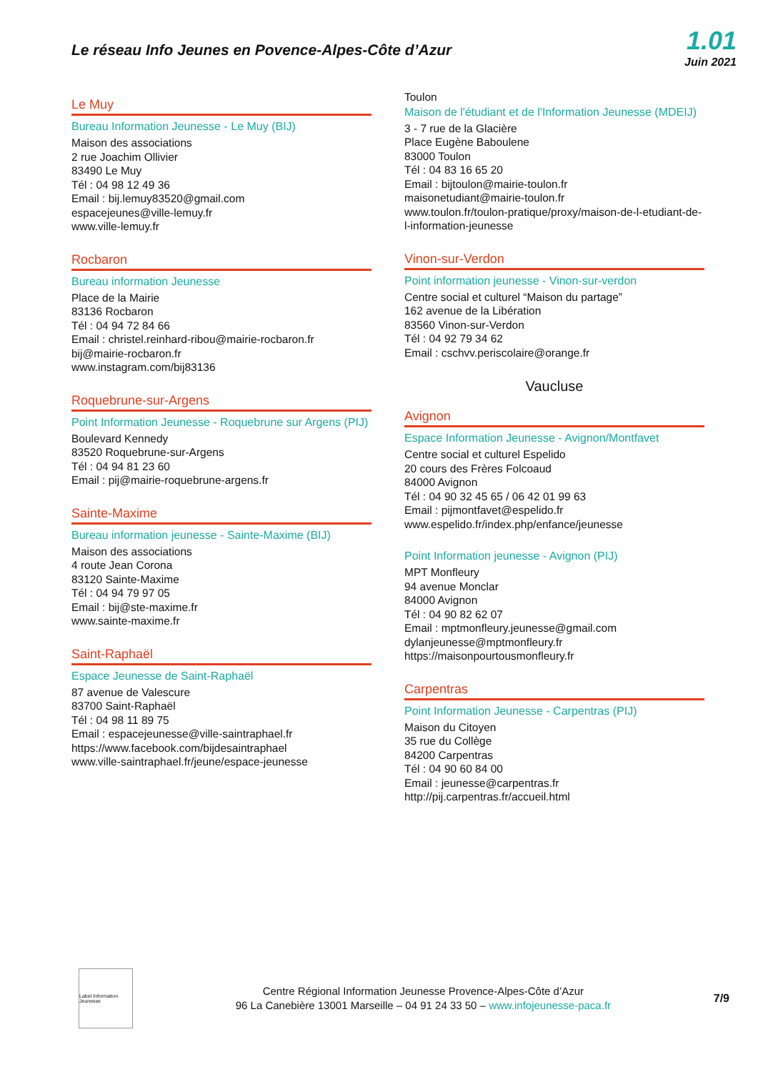Le réseau Info Jeunes en Povence-Alpes-Côte d’Azur
1.01
Juin 2021
Le Muy
Bureau Information Jeunesse - Le Muy (BIJ)
Maison des associations
2 rue Joachim Ollivier
83490 Le Muy
Tél : 04 98 12 49 36
Email : bij.lemuy83520@gmail.com
espacejeunes@ville-lemuy.fr
www.ville-lemuy.fr
Rocbaron
Bureau information Jeunesse
Place de la Mairie
83136 Rocbaron
Tél : 04 94 72 84 66
Email : christel.reinhard-ribou@mairie-rocbaron.fr
bij@mairie-rocbaron.fr
www.instagram.com/bij83136
Roquebrune-sur-Argens
Point Information Jeunesse - Roquebrune sur Argens (PIJ)
Boulevard Kennedy
83520 Roquebrune-sur-Argens
Tél : 04 94 81 23 60
Email : pij@mairie-roquebrune-argens.fr
Sainte-Maxime
Bureau information jeunesse - Sainte-Maxime (BIJ)
Maison des associations
4 route Jean Corona
83120 Sainte-Maxime
Tél : 04 94 79 97 05
Email : bij@ste-maxime.fr
www.sainte-maxime.fr
Saint-Raphaël
Espace Jeunesse de Saint-Raphaël
87 avenue de Valescure
83700 Saint-Raphaël
Tél : 04 98 11 89 75
Email : espacejeunesse@ville-saintraphael.fr
https://www.facebook.com/bijdesaintraphael
www.ville-saintraphael.fr/jeune/espace-jeunesse
Toulon
Maison de l'étudiant et de l'Information Jeunesse (MDEIJ)
3 - 7 rue de la Glacière
Place Eugène Baboulene
83000 Toulon
Tél : 04 83 16 65 20
Email : bijtoulon@mairie-toulon.fr
maisonetudiant@mairie-toulon.fr
www.toulon.fr/toulon-pratique/proxy/maison-de-l-etudiant-de-l-information-jeunesse
Vinon-sur-Verdon
Point information jeunesse - Vinon-sur-verdon
Centre social et culturel “Maison du partage”
162 avenue de la Libération
83560 Vinon-sur-Verdon
Tél : 04 92 79 34 62
Email : cschvv.periscolaire@orange.fr
Vaucluse
Avignon
Espace Information Jeunesse - Avignon/Montfavet
Centre social et culturel Espelido
20 cours des Frères Folcoaud
84000 Avignon
Tél : 04 90 32 45 65 / 06 42 01 99 63
Email : pijmontfavet@espelido.fr
www.espelido.fr/index.php/enfance/jeunesse
Point Information jeunesse - Avignon (PIJ)
MPT Monfleury
94 avenue Monclar
84000 Avignon
Tél : 04 90 82 62 07
Email : mptmonfleury.jeunesse@gmail.com
dylanjeunesse@mptmonfleury.fr
https://maisonpourtousmonfleury.fr
Carpentras
Point Information Jeunesse - Carpentras (PIJ)
Maison du Citoyen
35 rue du Collège
84200 Carpentras
Tél : 04 90 60 84 00
Email : jeunesse@carpentras.fr
http://pij.carpentras.fr/accueil.html
Label Information Jeunesse
Centre Régional Information Jeunesse Provence-Alpes-Côte d’Azur
96 La Canebière 13001 Marseille – 04 91 24 33 50 – www.infojeunesse-paca.fr
7/9